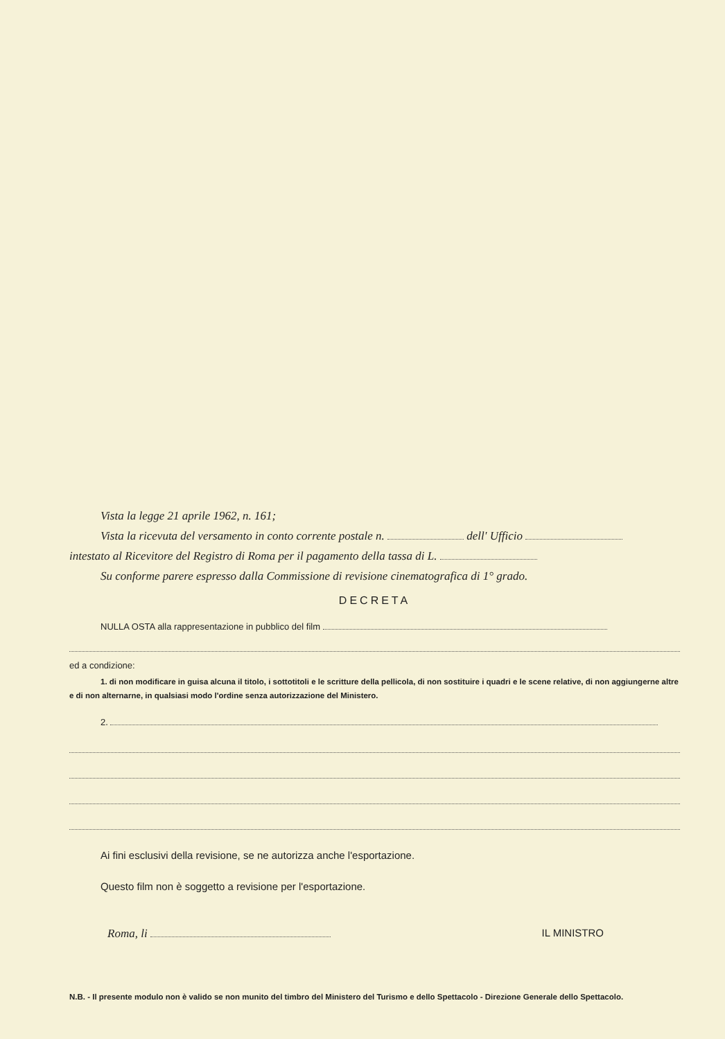Vista la legge 21 aprile 1962, n. 161;
Vista la ricevuta del versamento in conto corrente postale n. dell' Ufficio
intestato al Ricevitore del Registro di Roma per il pagamento della tassa di L.
Su conforme parere espresso dalla Commissione di revisione cinematografica di 1° grado.
DECRETA
NULLA OSTA alla rappresentazione in pubblico del film
ed a condizione:
1. di non modificare in guisa alcuna il titolo, i sottotitoli e le scritture della pellicola, di non sostituire i quadri e le scene relative, di non aggiungerne altre e di non alternarne, in qualsiasi modo l'ordine senza autorizzazione del Ministero.
2.
Ai fini esclusivi della revisione, se ne autorizza anche l'esportazione.
Questo film non è soggetto a revisione per l'esportazione.
Roma, li IL MINISTRO
N.B. - Il presente modulo non è valido se non munito del timbro del Ministero del Turismo e dello Spettacolo - Direzione Generale dello Spettacolo.